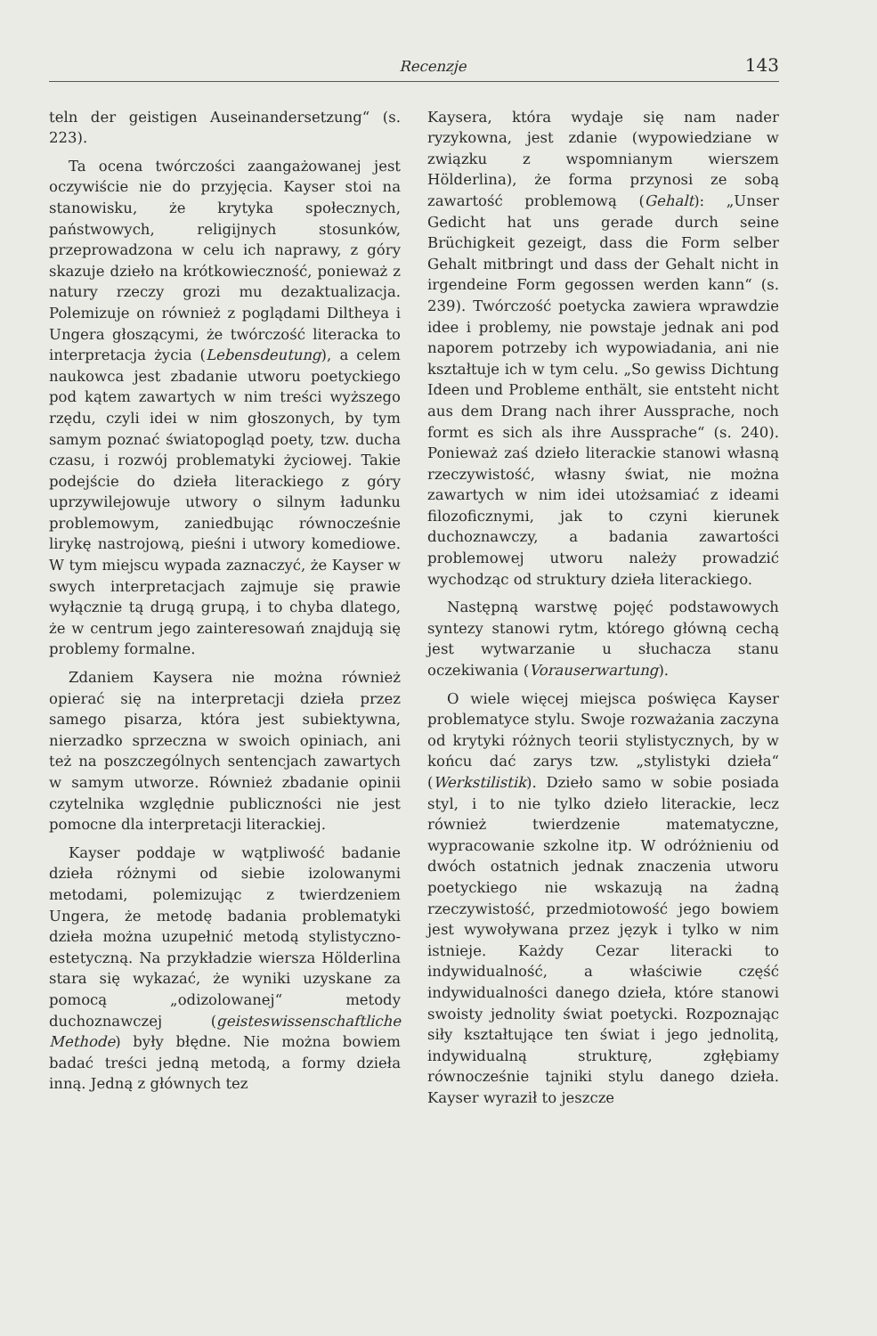Recenzje 143
teln der geistigen Auseinandersetzung“ (s. 223).
Ta ocena twórczości zaangażowanej jest oczywiście nie do przyjęcia. Kayser stoi na stanowisku, że krytyka społecznych, państwowych, religijnych stosunków, przeprowadzona w celu ich naprawy, z góry skazuje dzieło na krótkowieczność, ponieważ z natury rzeczy grozi mu dezaktualizacja. Polemizuje on również z poglądami Diltheya i Ungera głoszącymi, że twórczość literacka to interpretacja życia (Lebensdeutung), a celem naukowca jest zbadanie utworu poetyckiego pod kątem zawartych w nim treści wyższego rzędu, czyli idei w nim głoszonych, by tym samym poznać światopogląd poety, tzw. ducha czasu, i rozwój problematyki życiowej. Takie podejście do dzieła literackiego z góry uprzywilejowuje utwory o silnym ładunku problemowym, zaniedbując równocześnie lirykę nastrojową, pieśni i utwory komediowe. W tym miejscu wypada zaznaczyć, że Kayser w swych interpretacjach zajmuje się prawie wyłącznie tą drugą grupą, i to chyba dlatego, że w centrum jego zainteresowań znajdują się problemy formalne.
Zdaniem Kaysera nie można również opierać się na interpretacji dzieła przez samego pisarza, która jest subiektywna, nierzadko sprzeczna w swoich opiniach, ani też na poszczególnych sentencjach zawartych w samym utworze. Również zbadanie opinii czytelnika względnie publiczności nie jest pomocne dla interpretacji literackiej.
Kayser poddaje w wątpliwość badanie dzieła różnymi od siebie izolowanymi metodami, polemizując z twierdzeniem Ungera, że metodę badania problematyki dzieła można uzupełnić metodą stylistyczno-estetyczną. Na przykładzie wiersza Hölderlina stara się wykazać, że wyniki uzyskane za pomocą „odizolowanej“ metody duchoznawczej (geisteswissenschaftliche Methode) były błędne. Nie można bowiem badać treści jedną metodą, a formy dzieła inną. Jedną z głównych tez
Kaysera, która wydaje się nam nader ryzykowna, jest zdanie (wypowiedziane w związku z wspomnianym wierszem Hölderlina), że forma przynosi ze sobą zawartość problemową (Gehalt): „Unser Gedicht hat uns gerade durch seine Brüchigkeit gezeigt, dass die Form selber Gehalt mitbringt und dass der Gehalt nicht in irgendeine Form gegossen werden kann“ (s. 239). Twórczość poetycka zawiera wprawdzie idee i problemy, nie powstaje jednak ani pod naporem potrzeby ich wypowiadania, ani nie kształtuje ich w tym celu. „So gewiss Dichtung Ideen und Probleme enthält, sie entsteht nicht aus dem Drang nach ihrer Aussprache, noch formt es sich als ihre Aussprache“ (s. 240). Ponieważ zaś dzieło literackie stanowi własną rzeczywistość, własny świat, nie można zawartych w nim idei utożsamiać z ideami filozoficznymi, jak to czyni kierunek duchoznawczy, a badania zawartości problemowej utworu należy prowadzić wychodząc od struktury dzieła literackiego.
Następną warstwę pojęć podstawowych syntezy stanowi rytm, którego główną cechą jest wytwarzanie u słuchacza stanu oczekiwania (Vorauserwartung).
O wiele więcej miejsca poświęca Kayser problematyce stylu. Swoje rozważania zaczyna od krytyki różnych teorii stylistycznych, by w końcu dać zarys tzw. „stylistyki dzieła“ (Werkstilistik). Dzieło samo w sobie posiada styl, i to nie tylko dzieło literackie, lecz również twierdzenie matematyczne, wypracowanie szkolne itp. W odróżnieniu od dwóch ostatnich jednak znaczenia utworu poetyckiego nie wskazują na żadną rzeczywistość, przedmiotowość jego bowiem jest wywoływana przez język i tylko w nim istnieje. Każdy Cezar literacki to indywidualność, a właściwie część indywidualności danego dzieła, które stanowi swoisty jednolity świat poetycki. Rozpoznając siły kształtujące ten świat i jego jednolitą, indywidualną strukturę, zgłębiamy równocześnie tajniki stylu danego dzieła. Kayser wyraził to jeszcze